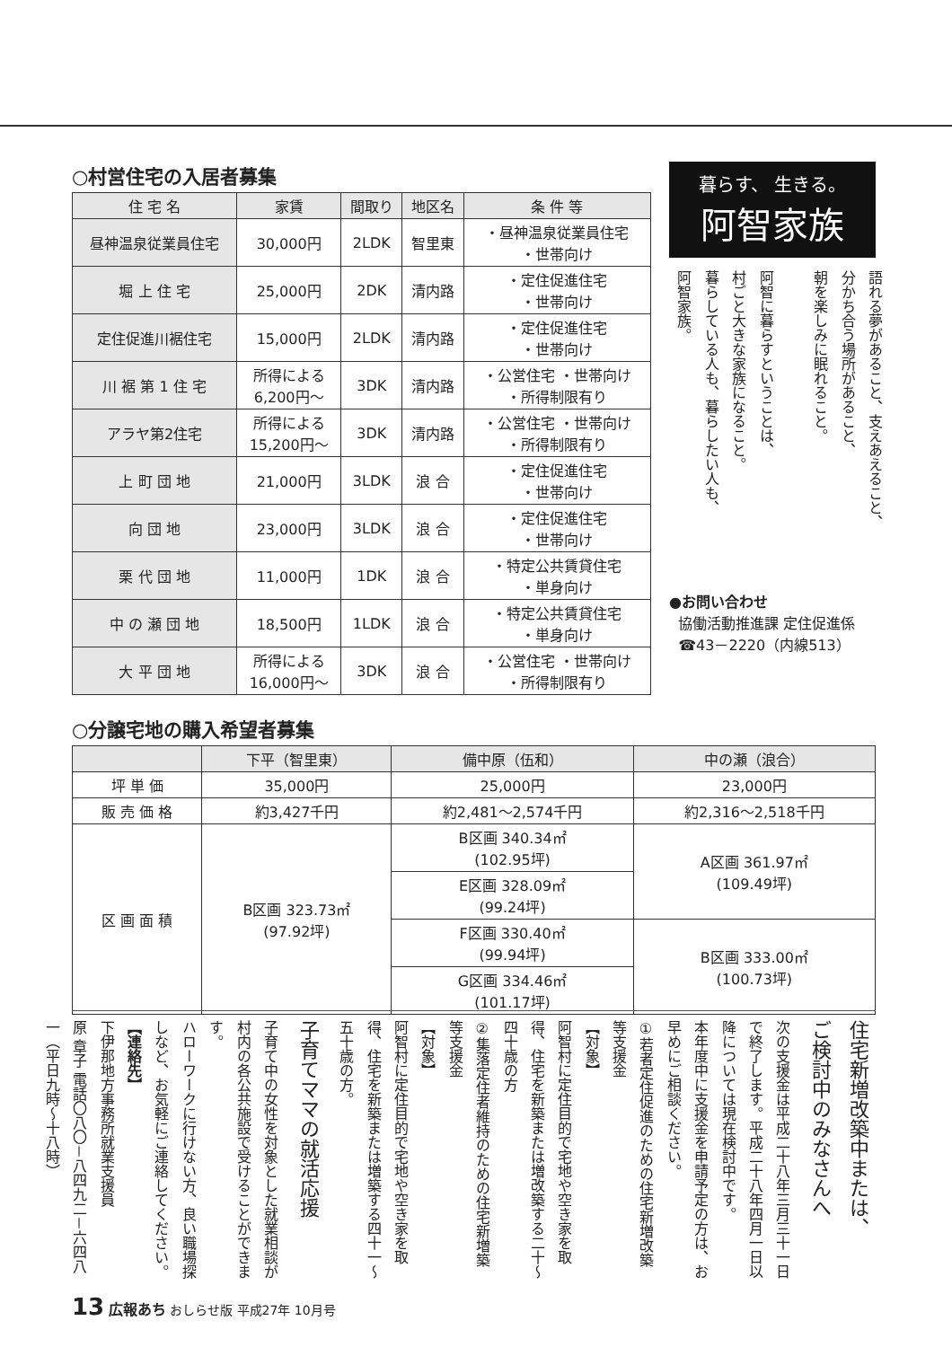○村営住宅の入居者募集
| 住 宅 名 | 家賃 | 間取り | 地区名 | 条 件 等 |
| --- | --- | --- | --- | --- |
| 昼神温泉従業員住宅 | 30,000円 | 2LDK | 智里東 | ・昼神温泉従業員住宅 ・世帯向け |
| 堀 上 住 宅 | 25,000円 | 2DK | 清内路 | ・定住促進住宅 ・世帯向け |
| 定住促進川裾住宅 | 15,000円 | 2LDK | 清内路 | ・定住促進住宅 ・世帯向け |
| 川 裾 第 1 住 宅 | 所得による 6,200円～ | 3DK | 清内路 | ・公営住宅 ・世帯向け ・所得制限有り |
| アラヤ第2住宅 | 所得による 15,200円～ | 3DK | 清内路 | ・公営住宅 ・世帯向け ・所得制限有り |
| 上 町 団 地 | 21,000円 | 3LDK | 浪 合 | ・定住促進住宅 ・世帯向け |
| 向 団 地 | 23,000円 | 3LDK | 浪 合 | ・定住促進住宅 ・世帯向け |
| 栗 代 団 地 | 11,000円 | 1DK | 浪 合 | ・特定公共賃貸住宅 ・単身向け |
| 中 の 瀬 団 地 | 18,500円 | 1LDK | 浪 合 | ・特定公共賃貸住宅 ・単身向け |
| 大 平 団 地 | 所得による 16,000円～ | 3DK | 浪 合 | ・公営住宅 ・世帯向け ・所得制限有り |
○分譲宅地の購入希望者募集
| | 下平（智里東） | 備中原（伍和） | 中の瀬（浪合） |
| --- | --- | --- | --- |
| 坪 単 価 | 35,000円 | 25,000円 | 23,000円 |
| 販 売 価 格 | 約3,427千円 | 約2,481～2,574千円 | 約2,316～2,518千円 |
| 区 画 面 積 | B区画 323.73㎡ (97.92坪) | B区画 340.34㎡ (102.95坪) | A区画 361.97㎡ (109.49坪) |
| | | E区画 328.09㎡ (99.24坪) | |
| | | F区画 330.40㎡ (99.94坪) | B区画 333.00㎡ (100.73坪) |
| | | G区画 334.46㎡ (101.17坪) | |
暮らす、 生きる。
阿智家族
語れる夢があること、支えあえること、
分かち合う場所があること、
朝を楽しみに眠れること。
阿智に暮らすということは、
村ごと大きな家族になること。
暮らしている人も、暮らしたい人も、
阿智家族。
●お問い合わせ
協働活動推進課 定住促進係
☎43－2220（内線513）
住宅新増改築中または、
ご検討中のみなさんへ
次の支援金は平成二十八年三月三十一日で終了します。平成二十八年四月一日以降については現在検討中です。
本年度中に支援金を申請予定の方は、お早めにご相談ください。
①若者定住促進のための住宅新増改築等支援金
【対象】
阿智村に定住目的で宅地や空き家を取得、住宅を新築または増改築する二十～四十歳の方
②集落定住者維持のための住宅新増築等支援金
【対象】
阿智村に定住目的で宅地や空き家を取得、住宅を新築または増築する四十一～五十歳の方。
子育てママの就活応援
子育て中の女性を対象とした就業相談が村内の各公共施設で受けることができます。
ハローワークに行けない方、良い職場探しなど、お気軽にご連絡してください。
【連絡先】
下伊那地方事務所就業支援員
原 章子 電話〇八〇－八四九二－六四八一（平日九時～十八時）
13 広報あち おしらせ版 平成27年 10月号